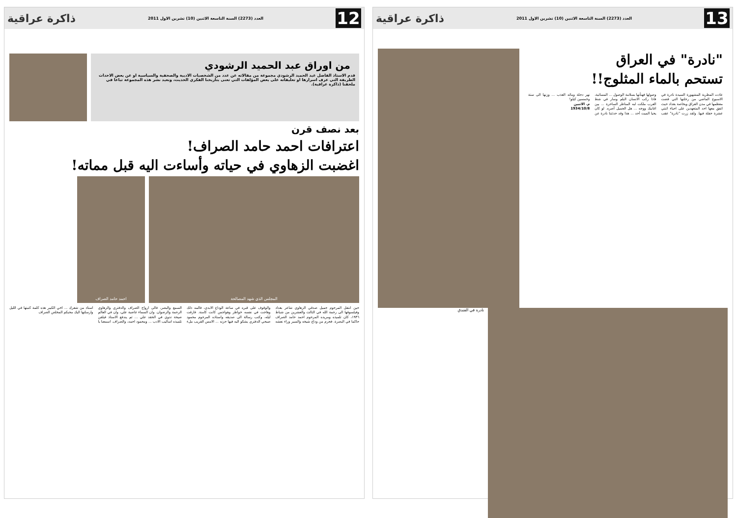12
العدد (2273) السنة التاسعة الاثنين (10) تشرين الاول 2011
ذاكرة عراقية
من اوراق عبد الحميد الرشودي
قدم الاستاذ الفاضل عبد الحميد الرشودي مجموعة من مقالاته عن عدد من الشخصيات الادبية والصحفية والسياسية او عن بعض الاحداث الطريفة التي عرف اسرارها او تعليقاته على بعض المؤلفات التي تعنى بتاريخنا الفكري الحديث، ونعيد نشر هذه المجموعة تباعا في ملحقنا (ذاكرة عراقية).
بعد نصف قرن
اعترافات احمد حامد الصراف!
اغضبت الزهاوي في حياته وأساءت اليه قبل مماته!
المجلس الذي شهد المصالحة احمد حامد الصراف
حين انتقل المرحوم جميل صدقي الزهاوي شاعر بغداد وفيلسوفها الى رحمة الله في الثالث والعشرين من شباط ١٩٣٦، كان تلميذه ومريده المرحوم احمد حامد الصراف حاكما في البصرة. فحرم من وداع شيخه والسير وراء نعشه والوقوف على قبره في ساعة الوداع الابدي، فالمه ذلك وهاجت في نفسه خواطر وهواجس كانت كامنة. فارقت ليله، وكتب رسالة الى صديقه واستاذه المرحوم محمود صبحي الدفتري يشكو اليه فيها حزنه ... الامس القريب ملء السمع والبصر، فالى ارواح الصراف والدفتري والزهاوي الرحمة والرضوان. وان السماء غاضبة علي، وان في العالم صيحة تدوي في الحقد علي ... ثم يندفع الاستاذ فيلقن تلميذه اساليب الادب ... ومحمود احمد، والصراف. اسمعنا يا استاذ من شعرك ... اخي الكبير هذه كلمة كتبتها في الليل وارسلتها اليك محبكم المخلص الصراف
13
العدد (2273) السنة التاسعة الاثنين (10) تشرين الاول 2011
ذاكرة عراقية
"نادرة" في العراق
تستحم بالماء المثلوج!!
عادت المطربة المشهورة السيدة نادرة في الاسبوع الماضي من رحلتها التي قضت معظمها في مدن العراق وبخاصة بغداد حيث اتفق معها احد المتعهدين على احياء اثنتي عشرة حفلة فيها. ولقد زرت "نادرة" عقب وصولها فهنأتها بسلامة الوصول ... المسائية، فاذا ركب الانسان البلم وسار في شط العرب ملكت لبه المناظر الساحرة ... بين اغانيك ووجه ... هل الجميل أصره. لو كان يحيا الميت أحد ... هذا وقد حدثتنا نادرة عن نهر دجلة ومائه العذب ... وزنها الى ستة وخمسين كيلو!
م. الاثنين
1934/10/8
نادرة في الفندق